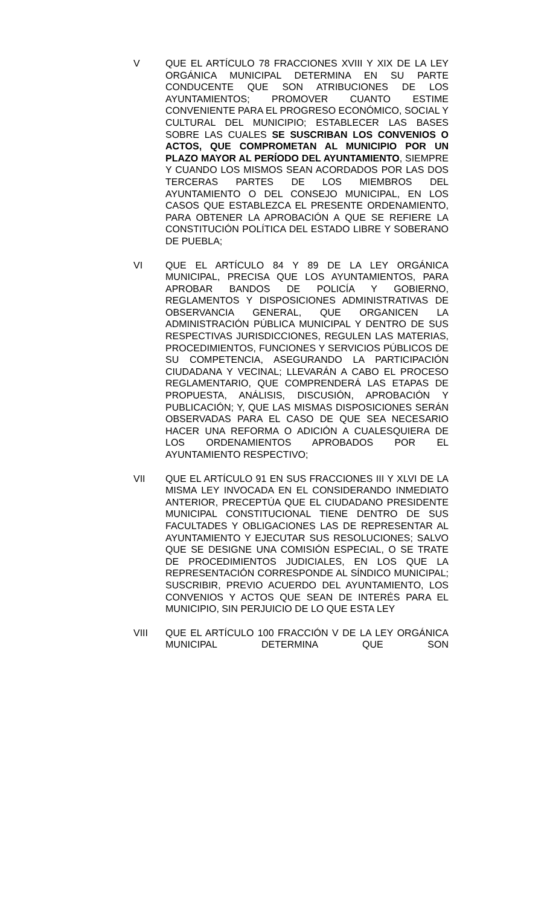V QUE EL ARTÍCULO 78 FRACCIONES XVIII Y XIX DE LA LEY ORGÁNICA MUNICIPAL DETERMINA EN SU PARTE CONDUCENTE QUE SON ATRIBUCIONES DE LOS AYUNTAMIENTOS; PROMOVER CUANTO ESTIME CONVENIENTE PARA EL PROGRESO ECONÓMICO, SOCIAL Y CULTURAL DEL MUNICIPIO; ESTABLECER LAS BASES SOBRE LAS CUALES SE SUSCRIBAN LOS CONVENIOS O ACTOS, QUE COMPROMETAN AL MUNICIPIO POR UN PLAZO MAYOR AL PERÍODO DEL AYUNTAMIENTO, SIEMPRE Y CUANDO LOS MISMOS SEAN ACORDADOS POR LAS DOS TERCERAS PARTES DE LOS MIEMBROS DEL AYUNTAMIENTO O DEL CONSEJO MUNICIPAL, EN LOS CASOS QUE ESTABLEZCA EL PRESENTE ORDENAMIENTO, PARA OBTENER LA APROBACIÓN A QUE SE REFIERE LA CONSTITUCIÓN POLÍTICA DEL ESTADO LIBRE Y SOBERANO DE PUEBLA;
VI QUE EL ARTÍCULO 84 Y 89 DE LA LEY ORGÁNICA MUNICIPAL, PRECISA QUE LOS AYUNTAMIENTOS, PARA APROBAR BANDOS DE POLICÍA Y GOBIERNO, REGLAMENTOS Y DISPOSICIONES ADMINISTRATIVAS DE OBSERVANCIA GENERAL, QUE ORGANICEN LA ADMINISTRACIÓN PÚBLICA MUNICIPAL Y DENTRO DE SUS RESPECTIVAS JURISDICCIONES, REGULEN LAS MATERIAS, PROCEDIMIENTOS, FUNCIONES Y SERVICIOS PÚBLICOS DE SU COMPETENCIA, ASEGURANDO LA PARTICIPACIÓN CIUDADANA Y VECINAL; LLEVARÁN A CABO EL PROCESO REGLAMENTARIO, QUE COMPRENDERÁ LAS ETAPAS DE PROPUESTA, ANÁLISIS, DISCUSIÓN, APROBACIÓN Y PUBLICACIÓN; Y, QUE LAS MISMAS DISPOSICIONES SERÁN OBSERVADAS PARA EL CASO DE QUE SEA NECESARIO HACER UNA REFORMA O ADICIÓN A CUALESQUIERA DE LOS ORDENAMIENTOS APROBADOS POR EL AYUNTAMIENTO RESPECTIVO;
VII QUE EL ARTÍCULO 91 EN SUS FRACCIONES III Y XLVI DE LA MISMA LEY INVOCADA EN EL CONSIDERANDO INMEDIATO ANTERIOR, PRECEPTÚA QUE EL CIUDADANO PRESIDENTE MUNICIPAL CONSTITUCIONAL TIENE DENTRO DE SUS FACULTADES Y OBLIGACIONES LAS DE REPRESENTAR AL AYUNTAMIENTO Y EJECUTAR SUS RESOLUCIONES; SALVO QUE SE DESIGNE UNA COMISIÓN ESPECIAL, O SE TRATE DE PROCEDIMIENTOS JUDICIALES, EN LOS QUE LA REPRESENTACIÓN CORRESPONDE AL SÍNDICO MUNICIPAL; SUSCRIBIR, PREVIO ACUERDO DEL AYUNTAMIENTO, LOS CONVENIOS Y ACTOS QUE SEAN DE INTERÉS PARA EL MUNICIPIO, SIN PERJUICIO DE LO QUE ESTA LEY
VIII QUE EL ARTÍCULO 100 FRACCIÓN V DE LA LEY ORGÁNICA MUNICIPAL DETERMINA QUE SON